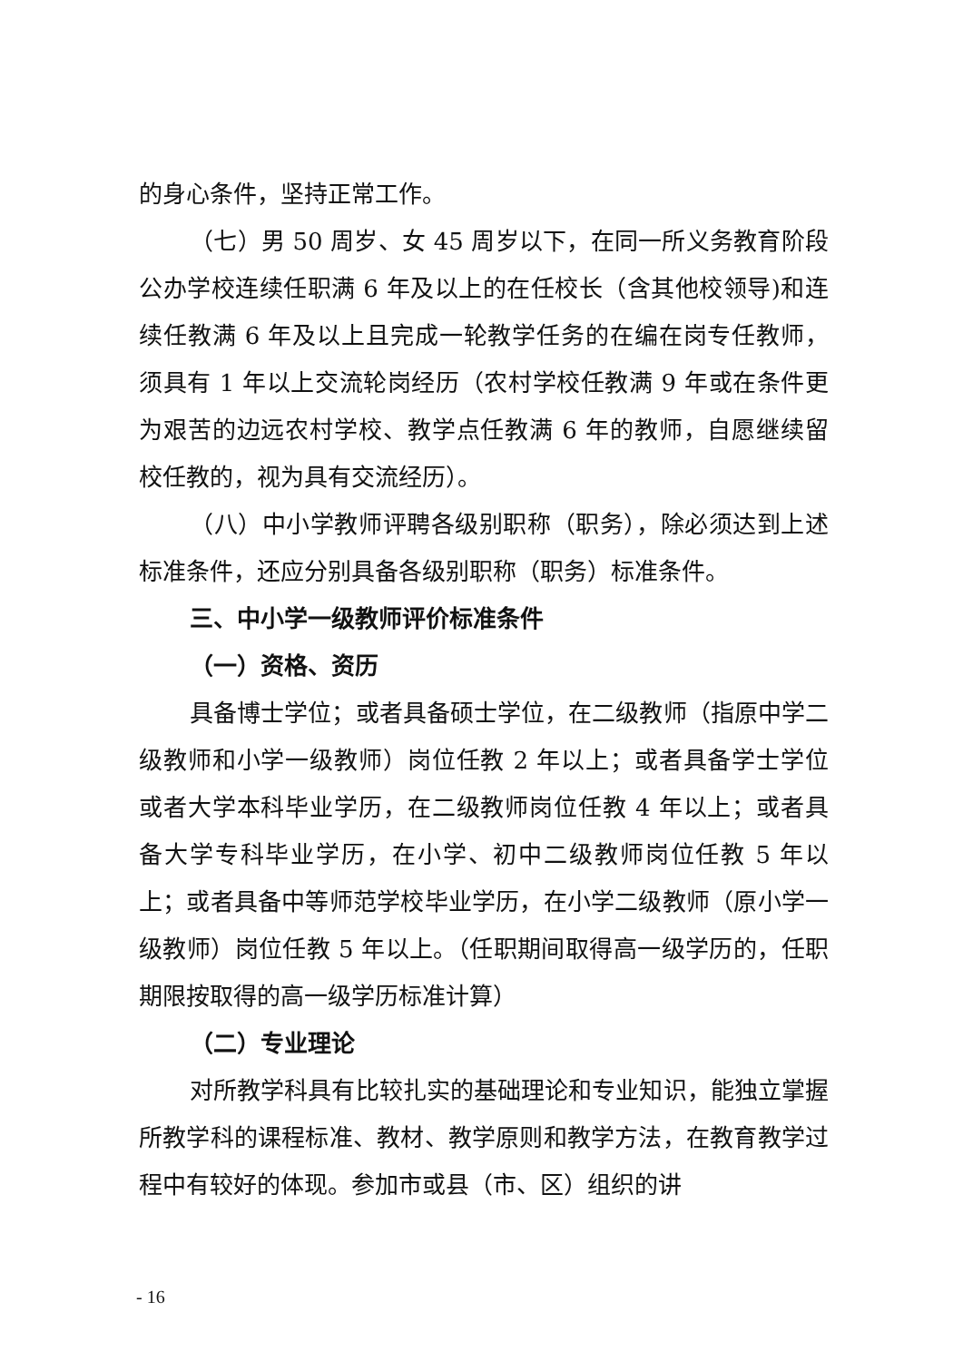的身心条件，坚持正常工作。
（七）男 50 周岁、女 45 周岁以下，在同一所义务教育阶段公办学校连续任职满 6 年及以上的在任校长（含其他校领导)和连续任教满 6 年及以上且完成一轮教学任务的在编在岗专任教师，须具有 1 年以上交流轮岗经历（农村学校任教满 9 年或在条件更为艰苦的边远农村学校、教学点任教满 6 年的教师，自愿继续留校任教的，视为具有交流经历）。
（八）中小学教师评聘各级别职称（职务），除必须达到上述标准条件，还应分别具备各级别职称（职务）标准条件。
三、中小学一级教师评价标准条件
（一）资格、资历
具备博士学位；或者具备硕士学位，在二级教师（指原中学二级教师和小学一级教师）岗位任教 2 年以上；或者具备学士学位或者大学本科毕业学历，在二级教师岗位任教 4 年以上；或者具备大学专科毕业学历，在小学、初中二级教师岗位任教 5 年以上；或者具备中等师范学校毕业学历，在小学二级教师（原小学一级教师）岗位任教 5 年以上。（任职期间取得高一级学历的，任职期限按取得的高一级学历标准计算）
（二）专业理论
对所教学科具有比较扎实的基础理论和专业知识，能独立掌握所教学科的课程标准、教材、教学原则和教学方法，在教育教学过程中有较好的体现。参加市或县（市、区）组织的讲
- 16